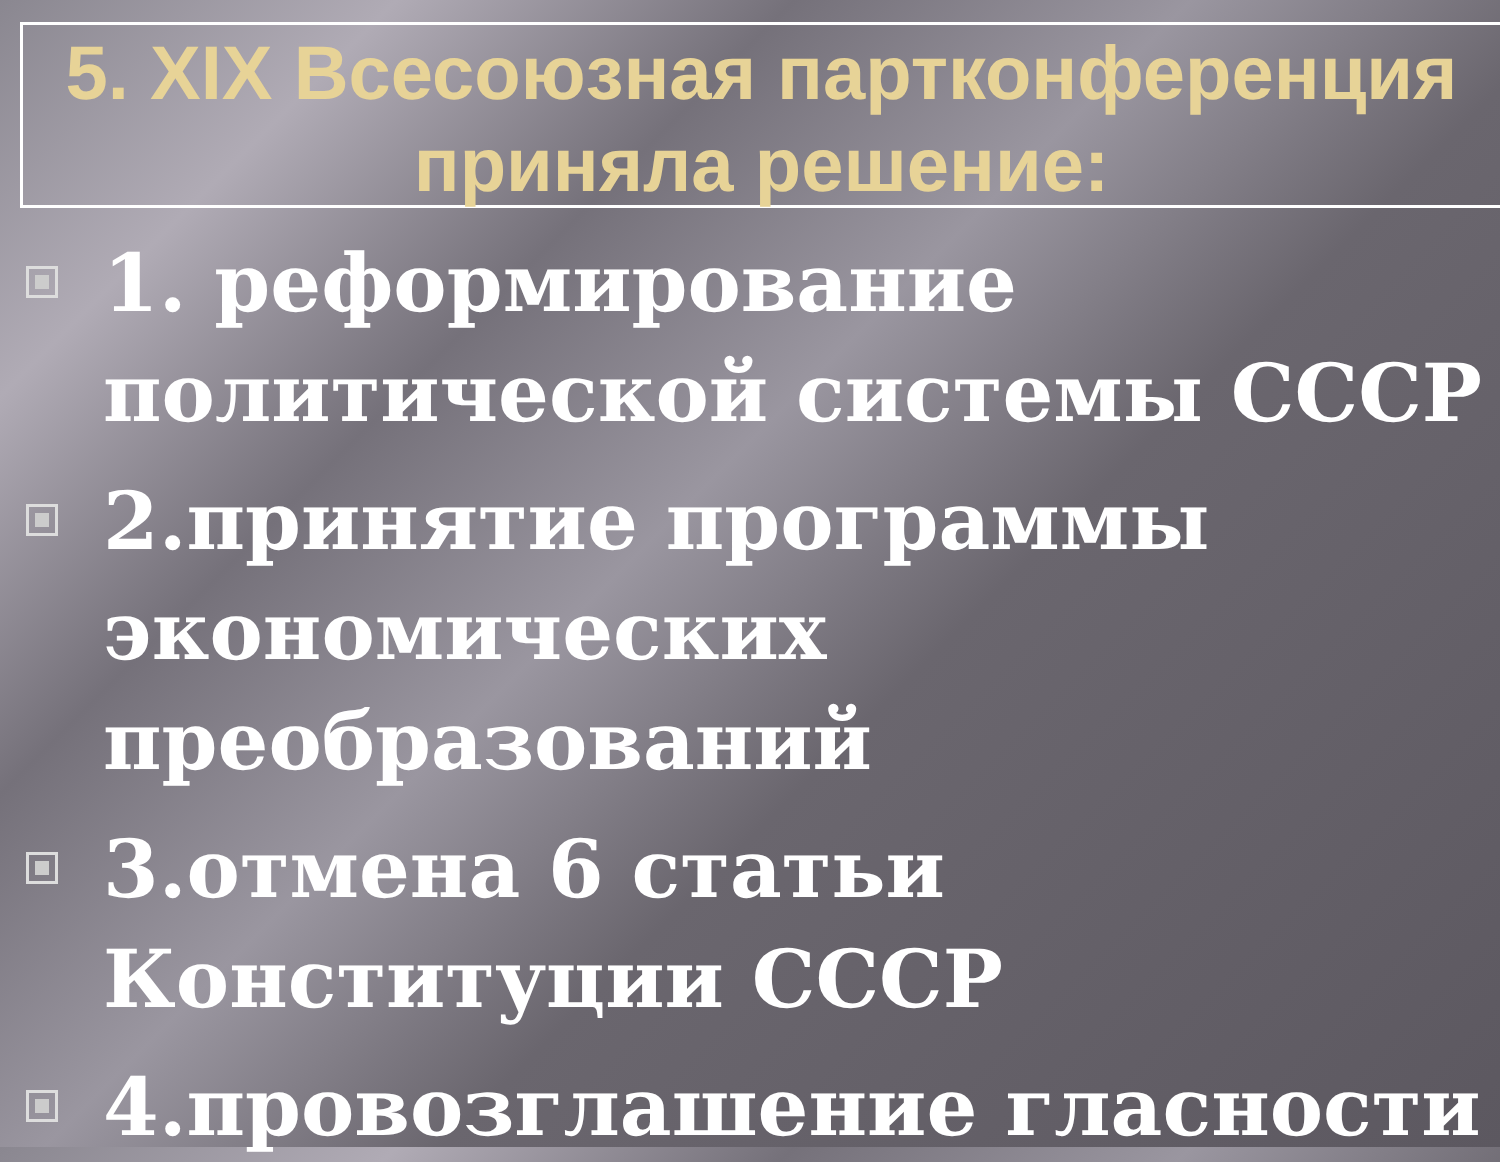5. XIX Всесоюзная партконференция
приняла решение:
1. реформирование политической системы СССР
2.принятие программы экономических преобразований
3.отмена 6 статьи Конституции СССР
4.провозглашение гласности